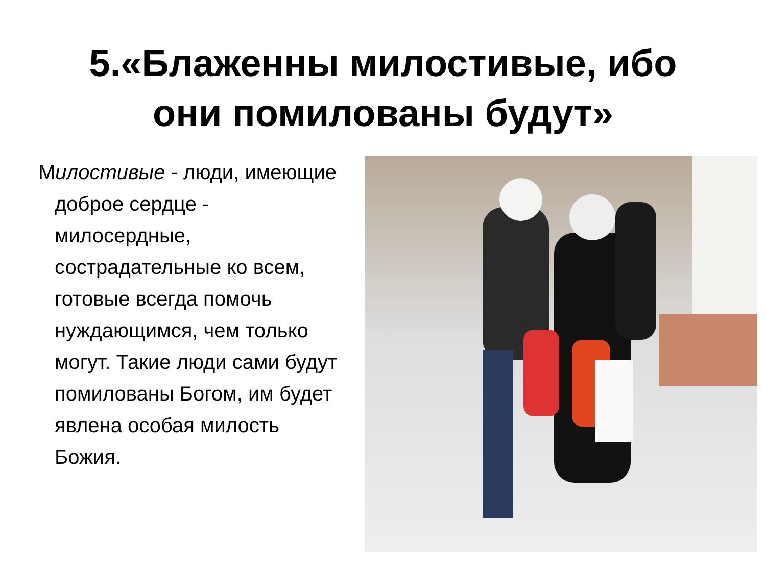5.«Блаженны милостивые, ибо
они помилованы будут»
Милостивые - люди, имеющие доброе сердце - милосердные, сострадательные ко всем, готовые всегда помочь нуждающимся, чем только могут. Такие люди сами будут помилованы Богом, им будет явлена особая милость Божия.